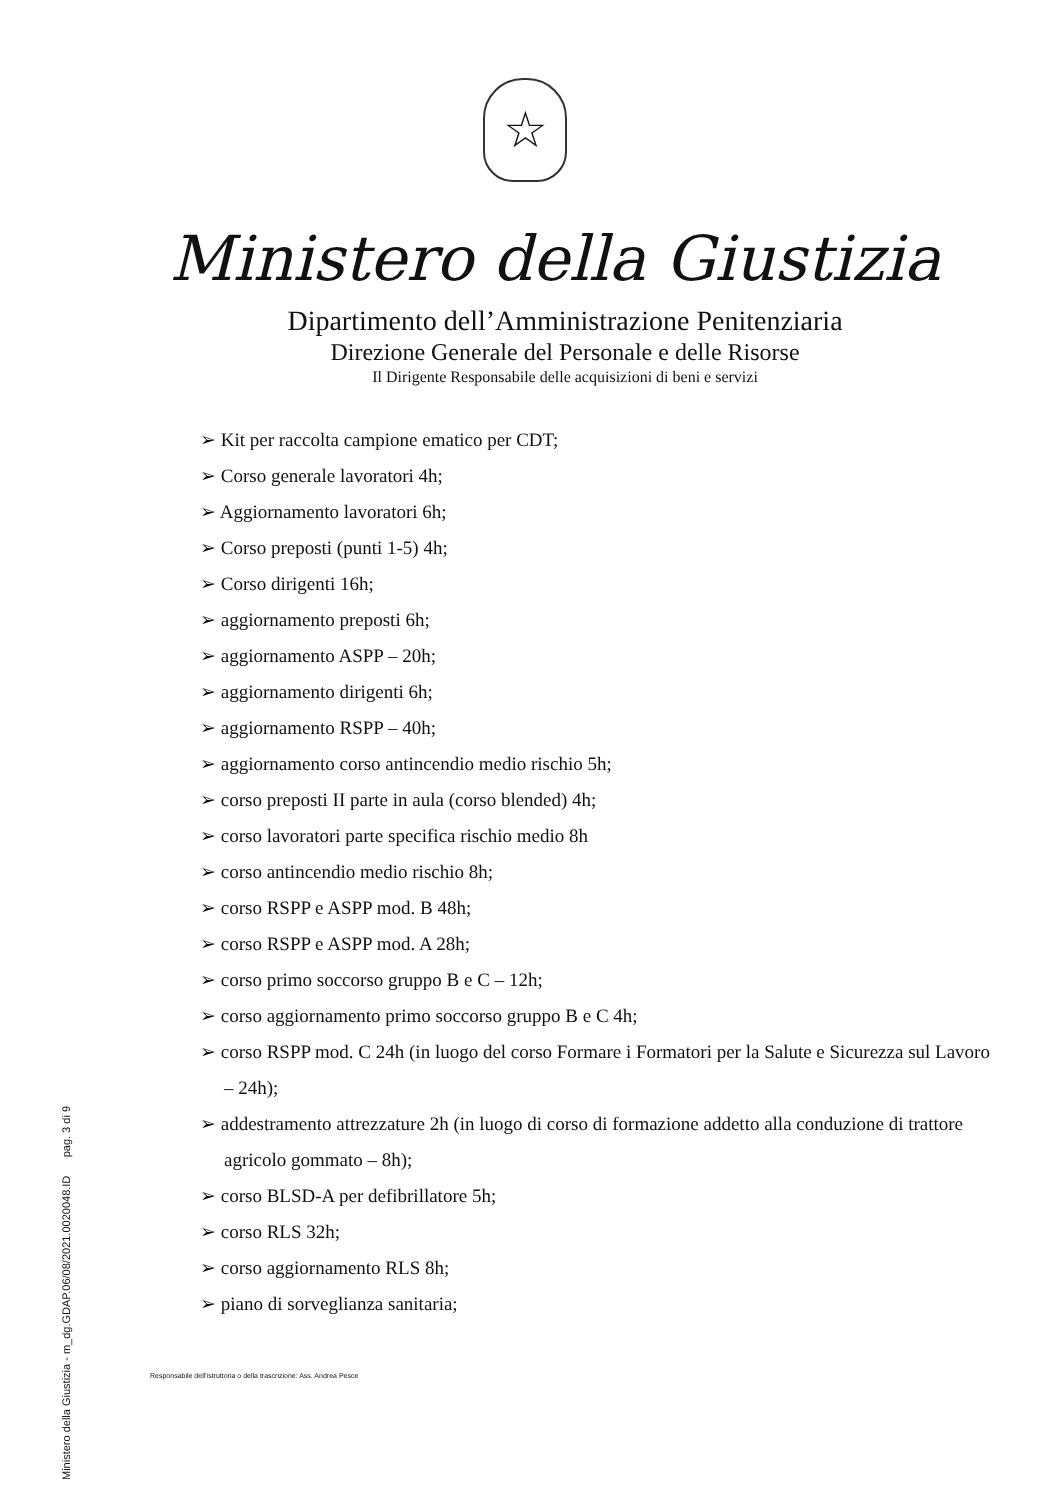Ministero della Giustizia - m_dg.GDAP.06/08/2021.0020048.ID pag. 3 di 9
☆
Ministero della Giustizia
Dipartimento dell’Amministrazione Penitenziaria
Direzione Generale del Personale e delle Risorse
Il Dirigente Responsabile delle acquisizioni di beni e servizi
➢ Kit per raccolta campione ematico per CDT;
➢ Corso generale lavoratori 4h;
➢ Aggiornamento lavoratori 6h;
➢ Corso preposti (punti 1-5) 4h;
➢ Corso dirigenti 16h;
➢ aggiornamento preposti 6h;
➢ aggiornamento ASPP – 20h;
➢ aggiornamento dirigenti 6h;
➢ aggiornamento RSPP – 40h;
➢ aggiornamento corso antincendio medio rischio 5h;
➢ corso preposti II parte in aula (corso blended) 4h;
➢ corso lavoratori parte specifica rischio medio 8h
➢ corso antincendio medio rischio 8h;
➢ corso RSPP e ASPP mod. B 48h;
➢ corso RSPP e ASPP mod. A 28h;
➢ corso primo soccorso gruppo B e C – 12h;
➢ corso aggiornamento primo soccorso gruppo B e C 4h;
➢ corso RSPP mod. C 24h (in luogo del corso Formare i Formatori per la Salute e Sicurezza sul Lavoro – 24h);
➢ addestramento attrezzature 2h (in luogo di corso di formazione addetto alla conduzione di trattore agricolo gommato – 8h);
➢ corso BLSD-A per defibrillatore 5h;
➢ corso RLS 32h;
➢ corso aggiornamento RLS 8h;
➢ piano di sorveglianza sanitaria;
Responsabile dell'istruttoria o della trascrizione: Ass. Andrea Pesce